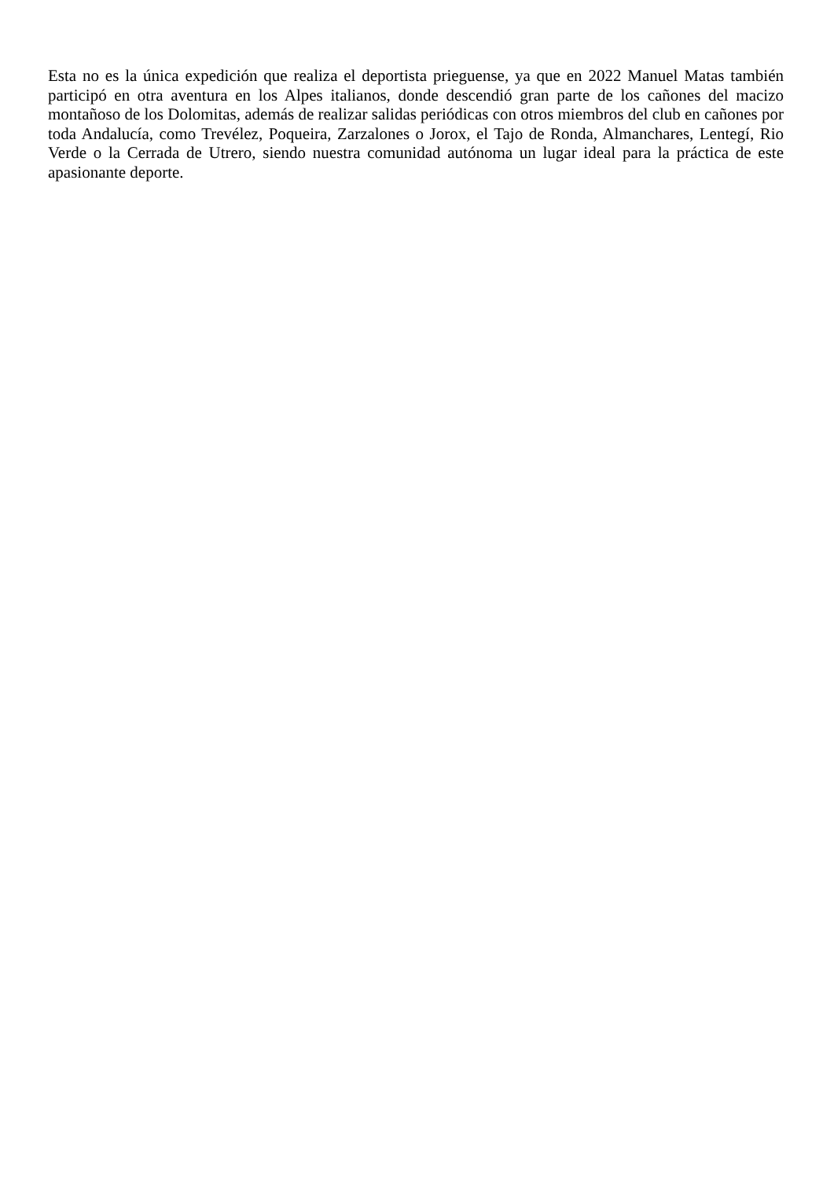Esta no es la única expedición que realiza el deportista prieguense, ya que en 2022 Manuel Matas también participó en otra aventura en los Alpes italianos, donde descendió gran parte de los cañones del macizo montañoso de los Dolomitas, además de realizar salidas periódicas con otros miembros del club en cañones por toda Andalucía, como Trevélez, Poqueira, Zarzalones o Jorox, el Tajo de Ronda, Almanchares, Lentegí, Rio Verde o la Cerrada de Utrero, siendo nuestra comunidad autónoma un lugar ideal para la práctica de este apasionante deporte.